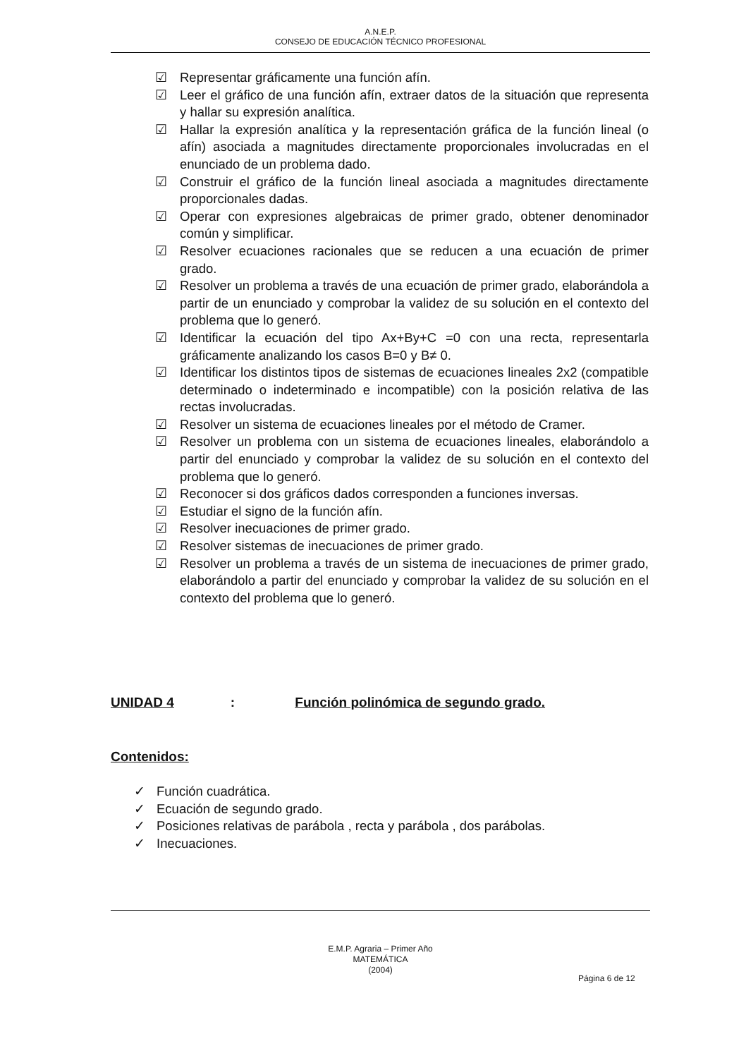A.N.E.P.
CONSEJO DE EDUCACIÓN TÉCNICO PROFESIONAL
☑ Representar gráficamente una función afín.
☑ Leer el gráfico de una función afín, extraer datos de la situación que representa y hallar su expresión analítica.
☑ Hallar la expresión analítica y la representación gráfica de la función lineal (o afín) asociada a magnitudes directamente proporcionales involucradas en el enunciado de un problema dado.
☑ Construir el gráfico de la función lineal asociada a magnitudes directamente proporcionales dadas.
☑ Operar con expresiones algebraicas de primer grado, obtener denominador común y simplificar.
☑ Resolver ecuaciones racionales que se reducen a una ecuación de primer grado.
☑ Resolver un problema a través de una ecuación de primer grado, elaborándola a partir de un enunciado y comprobar la validez de su solución en el contexto del problema que lo generó.
☑ Identificar la ecuación del tipo Ax+By+C =0 con una recta, representarla gráficamente analizando los casos B=0 y B≠ 0.
☑ Identificar los distintos tipos de sistemas de ecuaciones lineales 2x2 (compatible determinado o indeterminado e incompatible) con la posición relativa de las rectas involucradas.
☑ Resolver un sistema de ecuaciones lineales por el método de Cramer.
☑ Resolver un problema con un sistema de ecuaciones lineales, elaborándolo a partir del enunciado y comprobar la validez de su solución en el contexto del problema que lo generó.
☑ Reconocer si dos gráficos dados corresponden a funciones inversas.
☑ Estudiar el signo de la función afín.
☑ Resolver inecuaciones de primer grado.
☑ Resolver sistemas de inecuaciones de primer grado.
☑ Resolver un problema a través de un sistema de inecuaciones de primer grado, elaborándolo a partir del enunciado y comprobar la validez de su solución en el contexto del problema que lo generó.
UNIDAD 4: Función polinómica de segundo grado.
Contenidos:
✓ Función cuadrática.
✓ Ecuación de segundo grado.
✓ Posiciones relativas de parábola , recta y parábola , dos parábolas.
✓ Inecuaciones.
E.M.P. Agraria – Primer Año
MATEMÁTICA
(2004)
Página 6 de 12